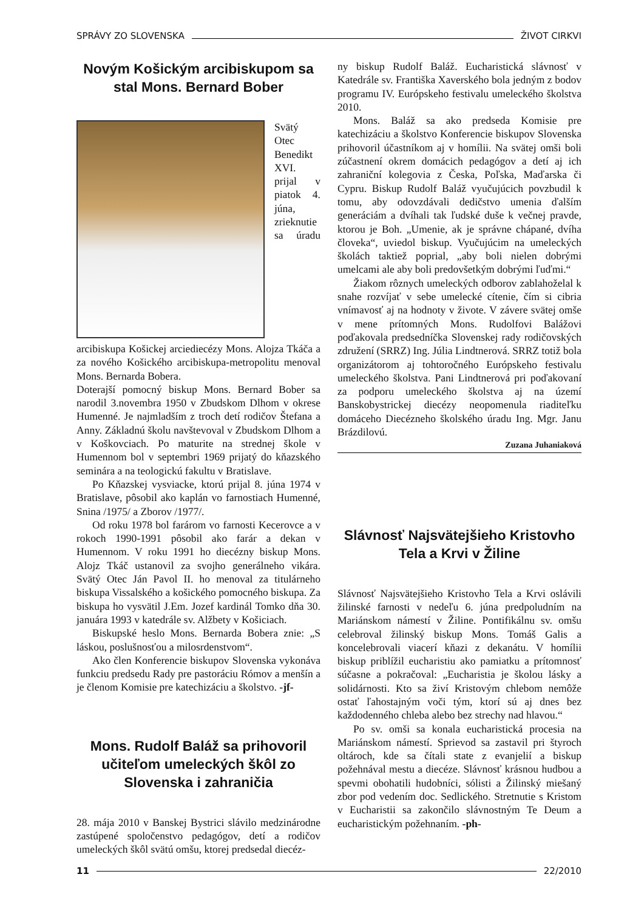SPRÁVY ZO SLOVENSKA ŽIVOT CIRKVI
Novým Košickým arcibiskupom sa stal Mons. Bernard Bober
Svätý Otec Benedikt XVI. prijal v piatok 4. júna, zrieknutie sa úradu arcibiskupa Košickej arciediecézy Mons. Alojza Tkáča a za nového Košického arcibiskupa-metropolitu menoval Mons. Bernarda Bobera.
Doterajší pomocný biskup Mons. Bernard Bober sa narodil 3.novembra 1950 v Zbudskom Dlhom v okrese Humenné. Je najmladším z troch detí rodičov Štefana a Anny. Základnú školu navštevoval v Zbudskom Dlhom a v Koškovciach. Po maturite na strednej škole v Humennom bol v septembri 1969 prijatý do kňazského seminára a na teologickú fakultu v Bratislave.
Po Kňazskej vysviacke, ktorú prijal 8. júna 1974 v Bratislave, pôsobil ako kaplán vo farnostiach Humenné, Snina /1975/ a Zborov /1977/.
Od roku 1978 bol farárom vo farnosti Kecerovce a v rokoch 1990-1991 pôsobil ako farár a dekan v Humennom. V roku 1991 ho diecézny biskup Mons. Alojz Tkáč ustanovil za svojho generálneho vikára. Svätý Otec Ján Pavol II. ho menoval za titulárneho biskupa Vissalského a košického pomocného biskupa. Za biskupa ho vysvätil J.Em. Jozef kardinál Tomko dňa 30. januára 1993 v katedrále sv. Alžbety v Košiciach.
Biskupské heslo Mons. Bernarda Bobera znie: „S láskou, poslušnosťou a milosrdenstvom“.
Ako člen Konferencie biskupov Slovenska vykonáva funkciu predsedu Rady pre pastoráciu Rómov a menšín a je členom Komisie pre katechizáciu a školstvo. -jf-
Mons. Rudolf Baláž sa prihovoril učiteľom umeleckých škôl zo Slovenska i zahraničia
28. mája 2010 v Banskej Bystrici slávilo medzinárodne zastúpené spoločenstvo pedagógov, detí a rodičov umeleckých škôl svätú omšu, ktorej predsedal diecéz-
ny biskup Rudolf Baláž. Eucharistická slávnosť v Katedrále sv. Františka Xaverského bola jedným z bodov programu IV. Európskeho festivalu umeleckého školstva 2010.
Mons. Baláž sa ako predseda Komisie pre katechizáciu a školstvo Konferencie biskupov Slovenska prihovoril účastníkom aj v homílii. Na svätej omši boli zúčastnení okrem domácich pedagógov a detí aj ich zahraniční kolegovia z Česka, Poľska, Maďarska či Cypru. Biskup Rudolf Baláž vyučujúcich povzbudil k tomu, aby odovzdávali dedičstvo umenia ďalším generáciám a dvíhali tak ľudské duše k večnej pravde, ktorou je Boh. „Umenie, ak je správne chápané, dvíha človeka“, uviedol biskup. Vyučujúcim na umeleckých školách taktiež poprial, „aby boli nielen dobrými umelcami ale aby boli predovšetkým dobrými ľuďmi.“
Žiakom rôznych umeleckých odborov zablahoželal k snahe rozvíjať v sebe umelecké cítenie, čím si cibria vnímavosť aj na hodnoty v živote. V závere svätej omše v mene prítomných Mons. Rudolfovi Balážovi poďakovala predsedníčka Slovenskej rady rodičovských združení (SRRZ) Ing. Júlia Lindtnerová. SRRZ totiž bola organizátorom aj tohtoročného Európskeho festivalu umeleckého školstva. Pani Lindtnerová pri poďakovaní za podporu umeleckého školstva aj na území Banskobystrickej diecézy neopomenula riaditeľku domáceho Diecézneho školského úradu Ing. Mgr. Janu Brázdilovú.
Zuzana Juhaniaková
Slávnosť Najsvätejšieho Kristovho Tela a Krvi v Žiline
Slávnosť Najsvätejšieho Kristovho Tela a Krvi oslávili žilinské farnosti v nedeľu 6. júna predpoludním na Mariánskom námestí v Žiline. Pontifikálnu sv. omšu celebroval žilinský biskup Mons. Tomáš Galis a koncelebrovali viacerí kňazi z dekanátu. V homílii biskup priblížil eucharistiu ako pamiatku a prítomnosť súčasne a pokračoval: „Eucharistia je školou lásky a solidárnosti. Kto sa živí Kristovým chlebom nemôže ostať ľahostajným voči tým, ktorí sú aj dnes bez každodenného chleba alebo bez strechy nad hlavou.“
Po sv. omši sa konala eucharistická procesia na Mariánskom námestí. Sprievod sa zastavil pri štyroch oltároch, kde sa čítali state z evanjelií a biskup požehnával mestu a diecéze. Slávnosť krásnou hudbou a spevmi obohatili hudobníci, sólisti a Žilinský miešaný zbor pod vedením doc. Sedlického. Stretnutie s Kristom v Eucharistii sa zakončilo slávnostným Te Deum a eucharistickým požehnaním. -ph-
11 22/2010